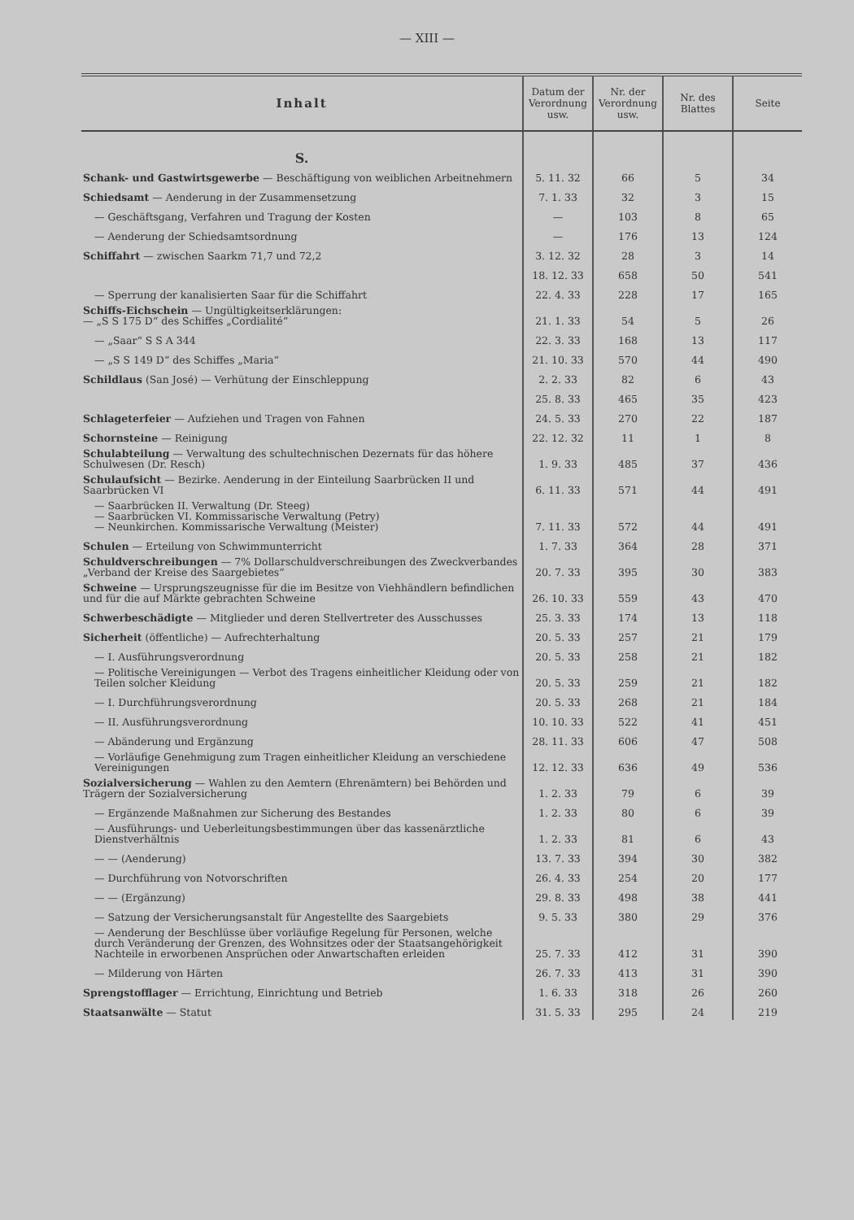— XIII —
| Inhalt | Datum der Verordnung usw. | Nr. der Verordnung usw. | Nr. des Blattes | Seite |
| --- | --- | --- | --- | --- |
| S. | | | | |
| Schank- und Gastwirtsgewerbe — Beschäftigung von weiblichen Arbeitnehmern | 5. 11. 32 | 66 | 5 | 34 |
| Schiedsamt — Aenderung in der Zusammensetzung | 7. 1. 33 | 32 | 3 | 15 |
| — Geschäftsgang, Verfahren und Tragung der Kosten | — | 103 | 8 | 65 |
| — Aenderung der Schiedsamtsordnung | — | 176 | 13 | 124 |
| Schiffahrt — zwischen Saarkm 71,7 und 72,2 | 3. 12. 32 | 28 | 3 | 14 |
| | 18. 12. 33 | 658 | 50 | 541 |
| — Sperrung der kanalisierten Saar für die Schiffahrt | 22. 4. 33 | 228 | 17 | 165 |
| Schiffs-Eichschein — Ungültigkeitserklärungen: — „S S 175 D“ des Schiffes „Cordialité“ | 21. 1. 33 | 54 | 5 | 26 |
| — „Saar“ S S A 344 | 22. 3. 33 | 168 | 13 | 117 |
| — „S S 149 D“ des Schiffes „Maria“ | 21. 10. 33 | 570 | 44 | 490 |
| Schildlaus (San José) — Verhütung der Einschleppung | 2. 2. 33 | 82 | 6 | 43 |
| | 25. 8. 33 | 465 | 35 | 423 |
| Schlageterfeier — Aufziehen und Tragen von Fahnen | 24. 5. 33 | 270 | 22 | 187 |
| Schornsteine — Reinigung | 22. 12. 32 | 11 | 1 | 8 |
| Schulabteilung — Verwaltung des schultechnischen Dezernats für das höhere Schulwesen (Dr. Resch) | 1. 9. 33 | 485 | 37 | 436 |
| Schulaufsicht — Bezirke. Aenderung in der Einteilung Saarbrücken II und Saarbrücken VI | 6. 11. 33 | 571 | 44 | 491 |
| — Saarbrücken II. Verwaltung (Dr. Steeg) — Saarbrücken VI. Kommissarische Verwaltung (Petry) — Neunkirchen. Kommissarische Verwaltung (Meister) | 7. 11. 33 | 572 | 44 | 491 |
| Schulen — Erteilung von Schwimmunterricht | 1. 7. 33 | 364 | 28 | 371 |
| Schuldverschreibungen — 7% Dollarschuldverschreibungen des Zweckverbandes „Verband der Kreise des Saargebietes“ | 20. 7. 33 | 395 | 30 | 383 |
| Schweine — Ursprungszeugnisse für die im Besitze von Viehhändlern befindlichen und für die auf Märkte gebrachten Schweine | 26. 10. 33 | 559 | 43 | 470 |
| Schwerbeschädigte — Mitglieder und deren Stellvertreter des Ausschusses | 25. 3. 33 | 174 | 13 | 118 |
| Sicherheit (öffentliche) — Aufrechterhaltung | 20. 5. 33 | 257 | 21 | 179 |
| — I. Ausführungsverordnung | 20. 5. 33 | 258 | 21 | 182 |
| — Politische Vereinigungen — Verbot des Tragens einheitlicher Kleidung oder von Teilen solcher Kleidung | 20. 5. 33 | 259 | 21 | 182 |
| — I. Durchführungsverordnung | 20. 5. 33 | 268 | 21 | 184 |
| — II. Ausführungsverordnung | 10. 10. 33 | 522 | 41 | 451 |
| — Abänderung und Ergänzung | 28. 11. 33 | 606 | 47 | 508 |
| — Vorläufige Genehmigung zum Tragen einheitlicher Kleidung an verschiedene Vereinigungen | 12. 12. 33 | 636 | 49 | 536 |
| Sozialversicherung — Wahlen zu den Aemtern (Ehrenämtern) bei Behörden und Trägern der Sozialversicherung | 1. 2. 33 | 79 | 6 | 39 |
| — Ergänzende Maßnahmen zur Sicherung des Bestandes | 1. 2. 33 | 80 | 6 | 39 |
| — Ausführungs- und Ueberleitungsbestimmungen über das kassenärztliche Dienstverhältnis | 1. 2. 33 | 81 | 6 | 43 |
| — — (Aenderung) | 13. 7. 33 | 394 | 30 | 382 |
| — Durchführung von Notvorschriften | 26. 4. 33 | 254 | 20 | 177 |
| — — (Ergänzung) | 29. 8. 33 | 498 | 38 | 441 |
| — Satzung der Versicherungsanstalt für Angestellte des Saargebiets | 9. 5. 33 | 380 | 29 | 376 |
| — Aenderung der Beschlüsse über vorläufige Regelung für Personen, welche durch Veränderung der Grenzen, des Wohnsitzes oder der Staatsangehörigkeit Nachteile in erworbenen Ansprüchen oder Anwartschaften erleiden | 25. 7. 33 | 412 | 31 | 390 |
| — Milderung von Härten | 26. 7. 33 | 413 | 31 | 390 |
| Sprengstofflager — Errichtung, Einrichtung und Betrieb | 1. 6. 33 | 318 | 26 | 260 |
| Staatsanwälte — Statut | 31. 5. 33 | 295 | 24 | 219 |